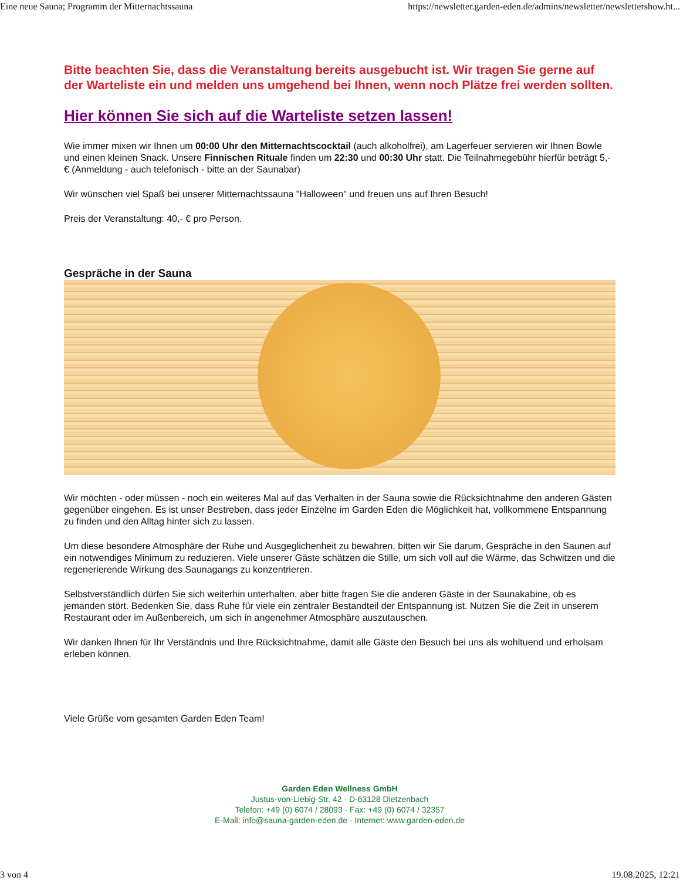Eine neue Sauna; Programm der Mitternachtssauna https://newsletter.garden-eden.de/admins/newsletter/newslettershow.ht...
Bitte beachten Sie, dass die Veranstaltung bereits ausgebucht ist. Wir tragen Sie gerne auf der Warteliste ein und melden uns umgehend bei Ihnen, wenn noch Plätze frei werden sollten.
Hier können Sie sich auf die Warteliste setzen lassen!
Wie immer mixen wir Ihnen um 00:00 Uhr den Mitternachtscocktail (auch alkoholfrei), am Lagerfeuer servieren wir Ihnen Bowle und einen kleinen Snack. Unsere Finnischen Rituale finden um 22:30 und 00:30 Uhr statt. Die Teilnahmegebühr hierfür beträgt 5,- € (Anmeldung - auch telefonisch - bitte an der Saunabar)
Wir wünschen viel Spaß bei unserer Mitternachtssauna "Halloween" und freuen uns auf Ihren Besuch!
Preis der Veranstaltung: 40,- € pro Person.
Gespräche in der Sauna
Wir möchten - oder müssen - noch ein weiteres Mal auf das Verhalten in der Sauna sowie die Rücksichtnahme den anderen Gästen gegenüber eingehen. Es ist unser Bestreben, dass jeder Einzelne im Garden Eden die Möglichkeit hat, vollkommene Entspannung zu finden und den Alltag hinter sich zu lassen.
Um diese besondere Atmosphäre der Ruhe und Ausgeglichenheit zu bewahren, bitten wir Sie darum, Gespräche in den Saunen auf ein notwendiges Minimum zu reduzieren. Viele unserer Gäste schätzen die Stille, um sich voll auf die Wärme, das Schwitzen und die regenerierende Wirkung des Saunagangs zu konzentrieren.
Selbstverständlich dürfen Sie sich weiterhin unterhalten, aber bitte fragen Sie die anderen Gäste in der Saunakabine, ob es jemanden stört. Bedenken Sie, dass Ruhe für viele ein zentraler Bestandteil der Entspannung ist. Nutzen Sie die Zeit in unserem Restaurant oder im Außenbereich, um sich in angenehmer Atmosphäre auszutauschen.
Wir danken Ihnen für Ihr Verständnis und Ihre Rücksichtnahme, damit alle Gäste den Besuch bei uns als wohltuend und erholsam erleben können.
Viele Grüße vom gesamten Garden Eden Team!
Garden Eden Wellness GmbH
Justus-von-Liebig-Str. 42 · D-63128 Dietzenbach
Telefon: +49 (0) 6074 / 28093 · Fax: +49 (0) 6074 / 32357
E-Mail: info@sauna-garden-eden.de · Internet: www.garden-eden.de
3 von 4 19.08.2025, 12:21